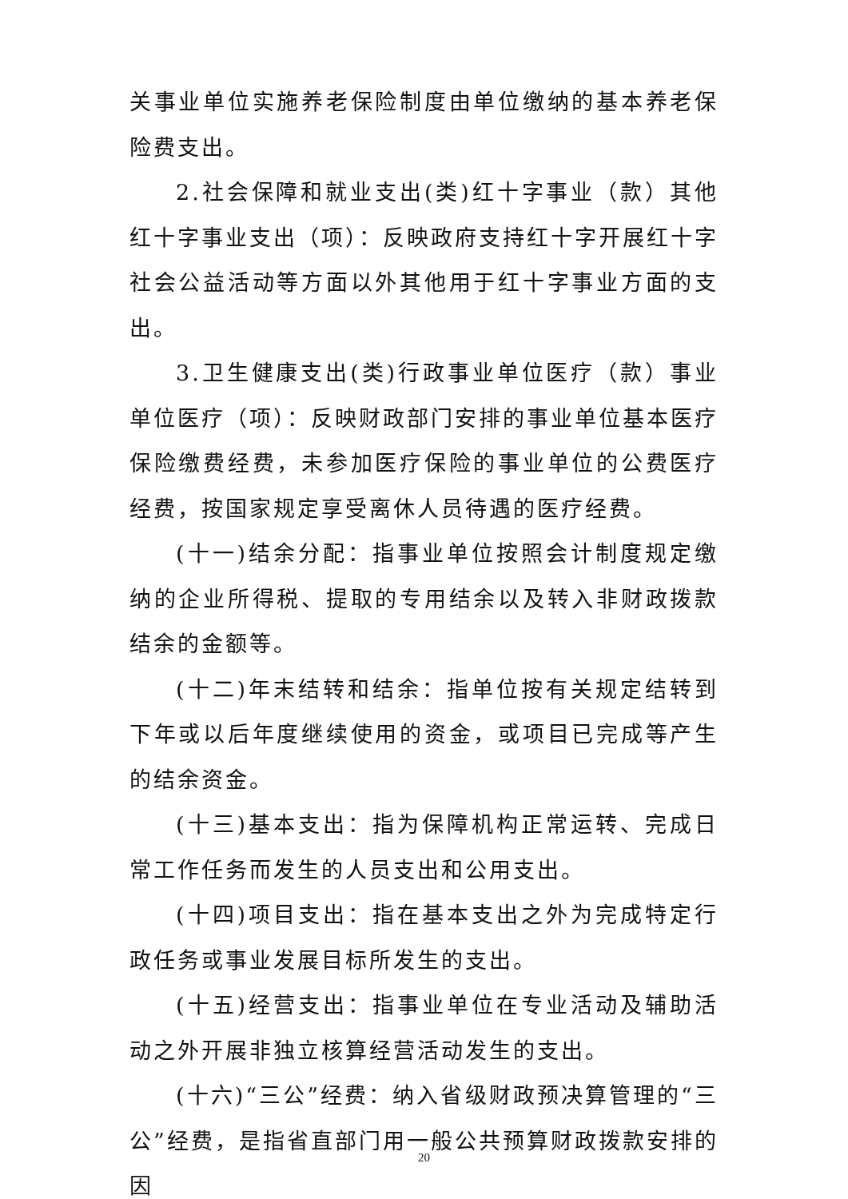关事业单位实施养老保险制度由单位缴纳的基本养老保险费支出。
2.社会保障和就业支出(类)红十字事业（款）其他红十字事业支出（项）：反映政府支持红十字开展红十字社会公益活动等方面以外其他用于红十字事业方面的支出。
3.卫生健康支出(类)行政事业单位医疗（款）事业单位医疗（项）：反映财政部门安排的事业单位基本医疗保险缴费经费，未参加医疗保险的事业单位的公费医疗经费，按国家规定享受离休人员待遇的医疗经费。
(十一)结余分配：指事业单位按照会计制度规定缴纳的企业所得税、提取的专用结余以及转入非财政拨款结余的金额等。
(十二)年末结转和结余：指单位按有关规定结转到下年或以后年度继续使用的资金，或项目已完成等产生的结余资金。
(十三)基本支出：指为保障机构正常运转、完成日常工作任务而发生的人员支出和公用支出。
(十四)项目支出：指在基本支出之外为完成特定行政任务或事业发展目标所发生的支出。
(十五)经营支出：指事业单位在专业活动及辅助活动之外开展非独立核算经营活动发生的支出。
(十六)“三公”经费：纳入省级财政预决算管理的“三公”经费，是指省直部门用一般公共预算财政拨款安排的因
20